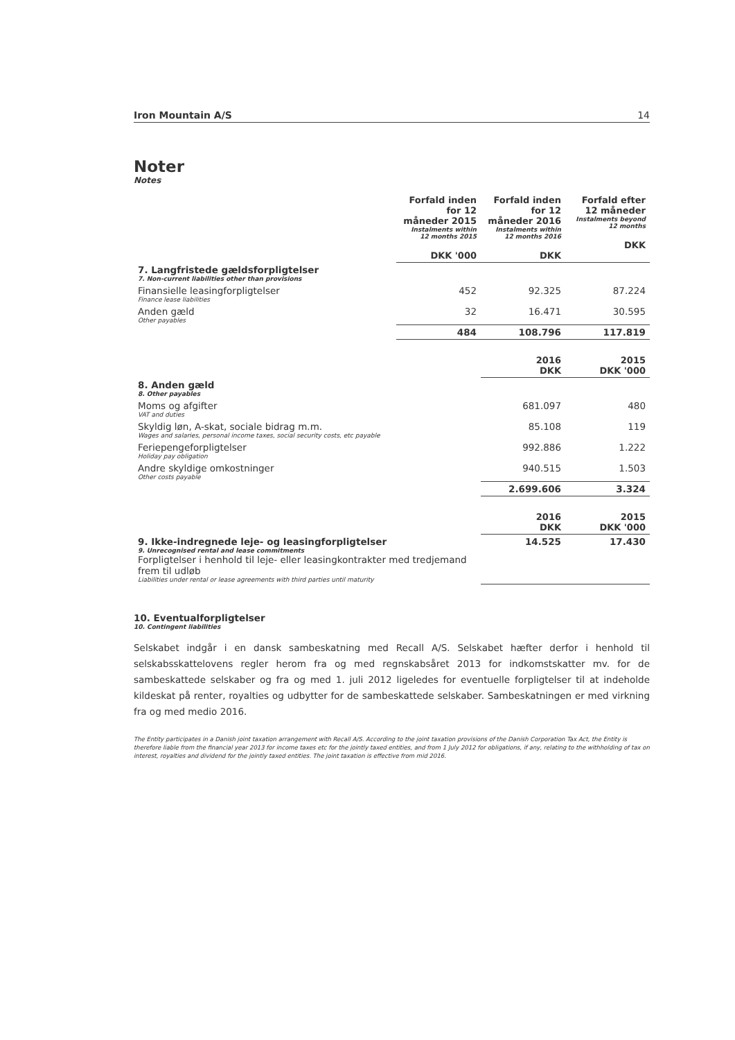Iron Mountain A/S 14
Noter
Notes
| | Forfald inden for 12 måneder 2015 Instalments within 12 months 2015 DKK '000 | Forfald inden for 12 måneder 2016 Instalments within 12 months 2016 DKK | Forfald efter 12 måneder Instalments beyond 12 months DKK |
| 7. Langfristede gældsforpligtelser 7. Non-current liabilities other than provisions | | | |
| Finansielle leasingforpligtelser Finance lease liabilities | 452 | 92.325 | 87.224 |
| Anden gæld Other payables | 32 | 16.471 | 30.595 |
| | 484 | 108.796 | 117.819 |
| | 2016 DKK | 2015 DKK '000 |
| 8. Anden gæld 8. Other payables | | |
| Moms og afgifter VAT and duties | 681.097 | 480 |
| Skyldig løn, A-skat, sociale bidrag m.m. Wages and salaries, personal income taxes, social security costs, etc payable | 85.108 | 119 |
| Feriepengeforpligtelser Holiday pay obligation | 992.886 | 1.222 |
| Andre skyldige omkostninger Other costs payable | 940.515 | 1.503 |
| | 2.699.606 | 3.324 |
| | 2016 DKK | 2015 DKK '000 |
| 9. Ikke-indregnede leje- og leasingforpligtelser 9. Unrecognised rental and lease commitments Forpligtelser i henhold til leje- eller leasingkontrakter med tredjemand frem til udløb Liabilities under rental or lease agreements with third parties until maturity | 14.525 | 17.430 |
10. Eventualforpligtelser
10. Contingent liabilities
Selskabet indgår i en dansk sambeskatning med Recall A/S. Selskabet hæfter derfor i henhold til selskabsskattelovens regler herom fra og med regnskabsåret 2013 for indkomstskatter mv. for de sambeskattede selskaber og fra og med 1. juli 2012 ligeledes for eventuelle forpligtelser til at indeholde kildeskat på renter, royalties og udbytter for de sambeskattede selskaber. Sambeskatningen er med virkning fra og med medio 2016.
The Entity participates in a Danish joint taxation arrangement with Recall A/S. According to the joint taxation provisions of the Danish Corporation Tax Act, the Entity is therefore liable from the financial year 2013 for income taxes etc for the jointly taxed entities, and from 1 July 2012 for obligations, if any, relating to the withholding of tax on interest, royalties and dividend for the jointly taxed entities. The joint taxation is effective from mid 2016.